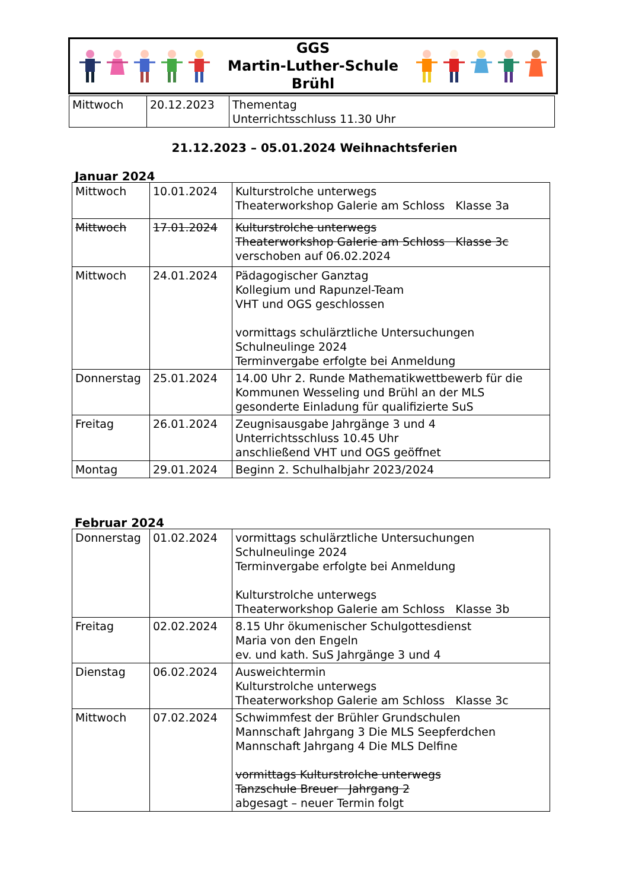GGS
Martin-Luther-Schule
Brühl
| Mittwoch | 20.12.2023 | Thementag Unterrichtsschluss 11.30 Uhr |
21.12.2023 – 05.01.2024 Weihnachtsferien
Januar 2024
| Mittwoch | 10.01.2024 | Kulturstrolche unterwegs Theaterworkshop Galerie am Schloss Klasse 3a |
| Mittwoch | 17.01.2024 | Kulturstrolche unterwegs Theaterworkshop Galerie am Schloss Klasse 3c verschoben auf 06.02.2024 |
| Mittwoch | 24.01.2024 | Pädagogischer Ganztag Kollegium und Rapunzel-Team VHT und OGS geschlossen vormittags schulärztliche Untersuchungen Schulneulinge 2024 Terminvergabe erfolgte bei Anmeldung |
| Donnerstag | 25.01.2024 | 14.00 Uhr 2. Runde Mathematikwettbewerb für die Kommunen Wesseling und Brühl an der MLS gesonderte Einladung für qualifizierte SuS |
| Freitag | 26.01.2024 | Zeugnisausgabe Jahrgänge 3 und 4 Unterrichtsschluss 10.45 Uhr anschließend VHT und OGS geöffnet |
| Montag | 29.01.2024 | Beginn 2. Schulhalbjahr 2023/2024 |
Februar 2024
| Donnerstag | 01.02.2024 | vormittags schulärztliche Untersuchungen Schulneulinge 2024 Terminvergabe erfolgte bei Anmeldung Kulturstrolche unterwegs Theaterworkshop Galerie am Schloss Klasse 3b |
| Freitag | 02.02.2024 | 8.15 Uhr ökumenischer Schulgottesdienst Maria von den Engeln ev. und kath. SuS Jahrgänge 3 und 4 |
| Dienstag | 06.02.2024 | Ausweichtermin Kulturstrolche unterwegs Theaterworkshop Galerie am Schloss Klasse 3c |
| Mittwoch | 07.02.2024 | Schwimmfest der Brühler Grundschulen Mannschaft Jahrgang 3 Die MLS Seepferdchen Mannschaft Jahrgang 4 Die MLS Delfine vormittags Kulturstrolche unterwegs Tanzschule Breuer Jahrgang 2 abgesagt – neuer Termin folgt |